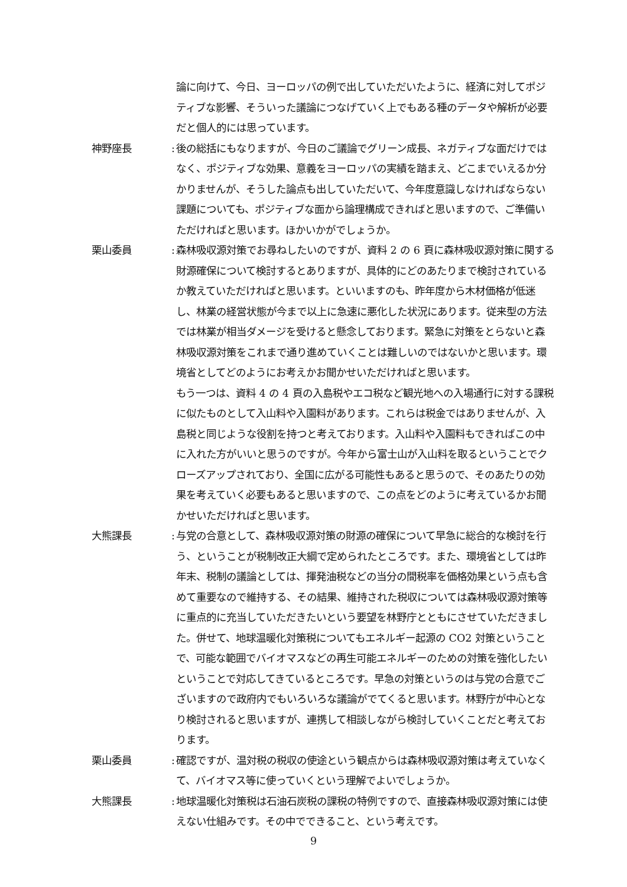論に向けて、今日、ヨーロッパの例で出していただいたように、経済に対してポジティブな影響、そういった議論につなげていく上でもある種のデータや解析が必要だと個人的には思っています。
神野座長 :
後の総括にもなりますが、今日のご議論でグリーン成長、ネガティブな面だけではなく、ポジティブな効果、意義をヨーロッパの実績を踏まえ、どこまでいえるか分かりませんが、そうした論点も出していただいて、今年度意識しなければならない課題についても、ポジティブな面から論理構成できればと思いますので、ご準備いただければと思います。ほかいかがでしょうか。
栗山委員 :
森林吸収源対策でお尋ねしたいのですが、資料 2 の 6 頁に森林吸収源対策に関する財源確保について検討するとありますが、具体的にどのあたりまで検討されているか教えていただければと思います。といいますのも、昨年度から木材価格が低迷し、林業の経営状態が今まで以上に急速に悪化した状況にあります。従来型の方法では林業が相当ダメージを受けると懸念しております。緊急に対策をとらないと森林吸収源対策をこれまで通り進めていくことは難しいのではないかと思います。環境省としてどのようにお考えかお聞かせいただければと思います。
もう一つは、資料 4 の 4 頁の入島税やエコ税など観光地への入場通行に対する課税に似たものとして入山料や入園料があります。これらは税金ではありませんが、入島税と同じような役割を持つと考えております。入山料や入園料もできればこの中に入れた方がいいと思うのですが。今年から富士山が入山料を取るということでクローズアップされており、全国に広がる可能性もあると思うので、そのあたりの効果を考えていく必要もあると思いますので、この点をどのように考えているかお聞かせいただければと思います。
大熊課長 :
与党の合意として、森林吸収源対策の財源の確保について早急に総合的な検討を行う、ということが税制改正大綱で定められたところです。また、環境省としては昨年末、税制の議論としては、揮発油税などの当分の間税率を価格効果という点も含めて重要なので維持する、その結果、維持された税収については森林吸収源対策等に重点的に充当していただきたいという要望を林野庁とともにさせていただきました。併せて、地球温暖化対策税についてもエネルギー起源の CO2 対策ということで、可能な範囲でバイオマスなどの再生可能エネルギーのための対策を強化したいということで対応してきているところです。早急の対策というのは与党の合意でございますので政府内でもいろいろな議論がでてくると思います。林野庁が中心となり検討されると思いますが、連携して相談しながら検討していくことだと考えております。
栗山委員 :
確認ですが、温対税の税収の使途という観点からは森林吸収源対策は考えていなくて、バイオマス等に使っていくという理解でよいでしょうか。
大熊課長 :
地球温暖化対策税は石油石炭税の課税の特例ですので、直接森林吸収源対策には使えない仕組みです。その中でできること、という考えです。
9